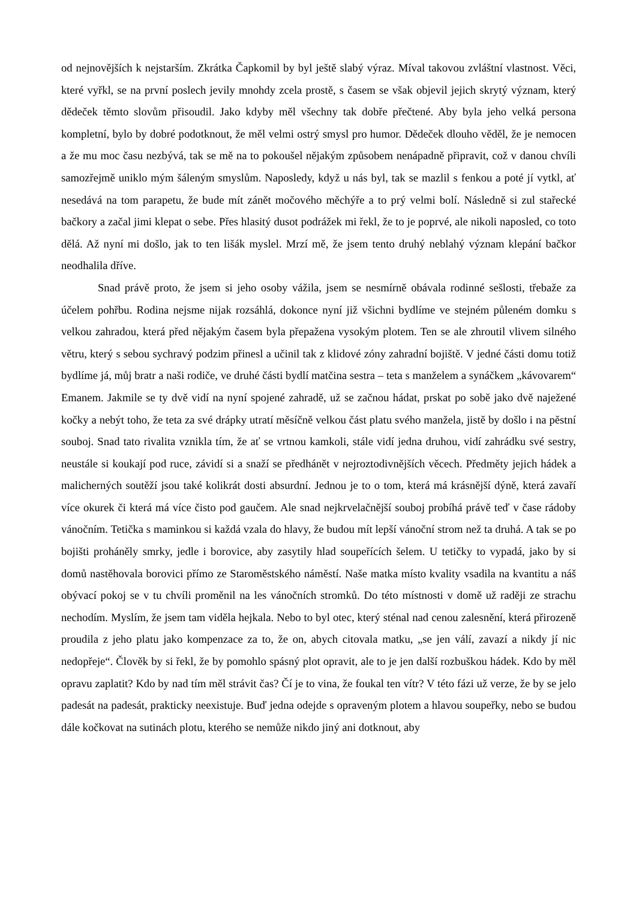od nejnovějších k nejstarším. Zkrátka Čapkomil by byl ještě slabý výraz. Míval takovou zvláštní vlastnost. Věci, které vyřkl, se na první poslech jevily mnohdy zcela prostě, s časem se však objevil jejich skrytý význam, který dědeček těmto slovům přisoudil. Jako kdyby měl všechny tak dobře přečtené. Aby byla jeho velká persona kompletní, bylo by dobré podotknout, že měl velmi ostrý smysl pro humor. Dědeček dlouho věděl, že je nemocen a že mu moc času nezbývá, tak se mě na to pokoušel nějakým způsobem nenápadně připravit, což v danou chvíli samozřejmě uniklo mým šáleným smyslům. Naposledy, když u nás byl, tak se mazlil s fenkou a poté jí vytkl, ať nesedává na tom parapetu, že bude mít zánět močového měchýře a to prý velmi bolí. Následně si zul stařecké bačkory a začal jimi klepat o sebe. Přes hlasitý dusot podrážek mi řekl, že to je poprvé, ale nikoli naposled, co toto dělá. Až nyní mi došlo, jak to ten lišák myslel. Mrzí mě, že jsem tento druhý neblahý význam klepání bačkor neodhalila dříve.
Snad právě proto, že jsem si jeho osoby vážila, jsem se nesmírně obávala rodinné sešlosti, třebaže za účelem pohřbu. Rodina nejsme nijak rozsáhlá, dokonce nyní již všichni bydlíme ve stejném půleném domku s velkou zahradou, která před nějakým časem byla přepažena vysokým plotem. Ten se ale zhroutil vlivem silného větru, který s sebou sychravý podzim přinesl a učinil tak z klidové zóny zahradní bojiště. V jedné části domu totiž bydlíme já, můj bratr a naši rodiče, ve druhé části bydlí matčina sestra – teta s manželem a synáčkem „kávovarem“ Emanem. Jakmile se ty dvě vidí na nyní spojené zahradě, už se začnou hádat, prskat po sobě jako dvě naježené kočky a nebýt toho, že teta za své drápky utratí měsíčně velkou část platu svého manžela, jistě by došlo i na pěstní souboj. Snad tato rivalita vznikla tím, že ať se vrtnou kamkoli, stále vidí jedna druhou, vidí zahrádku své sestry, neustále si koukají pod ruce, závidí si a snaží se předhánět v nejroztodivnějších věcech. Předměty jejich hádek a malicherných soutěží jsou také kolikrát dosti absurdní. Jednou je to o tom, která má krásnější dýně, která zavaří více okurek či která má více čisto pod gaučem. Ale snad nejkrvelačnější souboj probíhá právě teď v čase rádoby vánočním. Tetička s maminkou si každá vzala do hlavy, že budou mít lepší vánoční strom než ta druhá. A tak se po bojišti proháněly smrky, jedle i borovice, aby zasytily hlad soupeřících šelem. U tetičky to vypadá, jako by si domů nastěhovala borovici přímo ze Staroměstského náměstí. Naše matka místo kvality vsadila na kvantitu a náš obývací pokoj se v tu chvíli proměnil na les vánočních stromků. Do této místnosti v domě už raději ze strachu nechodím. Myslím, že jsem tam viděla hejkala. Nebo to byl otec, který sténal nad cenou zalesnění, která přirozeně proudila z jeho platu jako kompenzace za to, že on, abych citovala matku, „se jen válí, zavazí a nikdy jí nic nedopřeje“. Člověk by si řekl, že by pomohlo spásný plot opravit, ale to je jen další rozbuškou hádek. Kdo by měl opravu zaplatit? Kdo by nad tím měl strávit čas? Čí je to vina, že foukal ten vítr? V této fázi už verze, že by se jelo padesát na padesát, prakticky neexistuje. Buď jedna odejde s opraveným plotem a hlavou soupeřky, nebo se budou dále kočkovat na sutinách plotu, kterého se nemůže nikdo jiný ani dotknout, aby